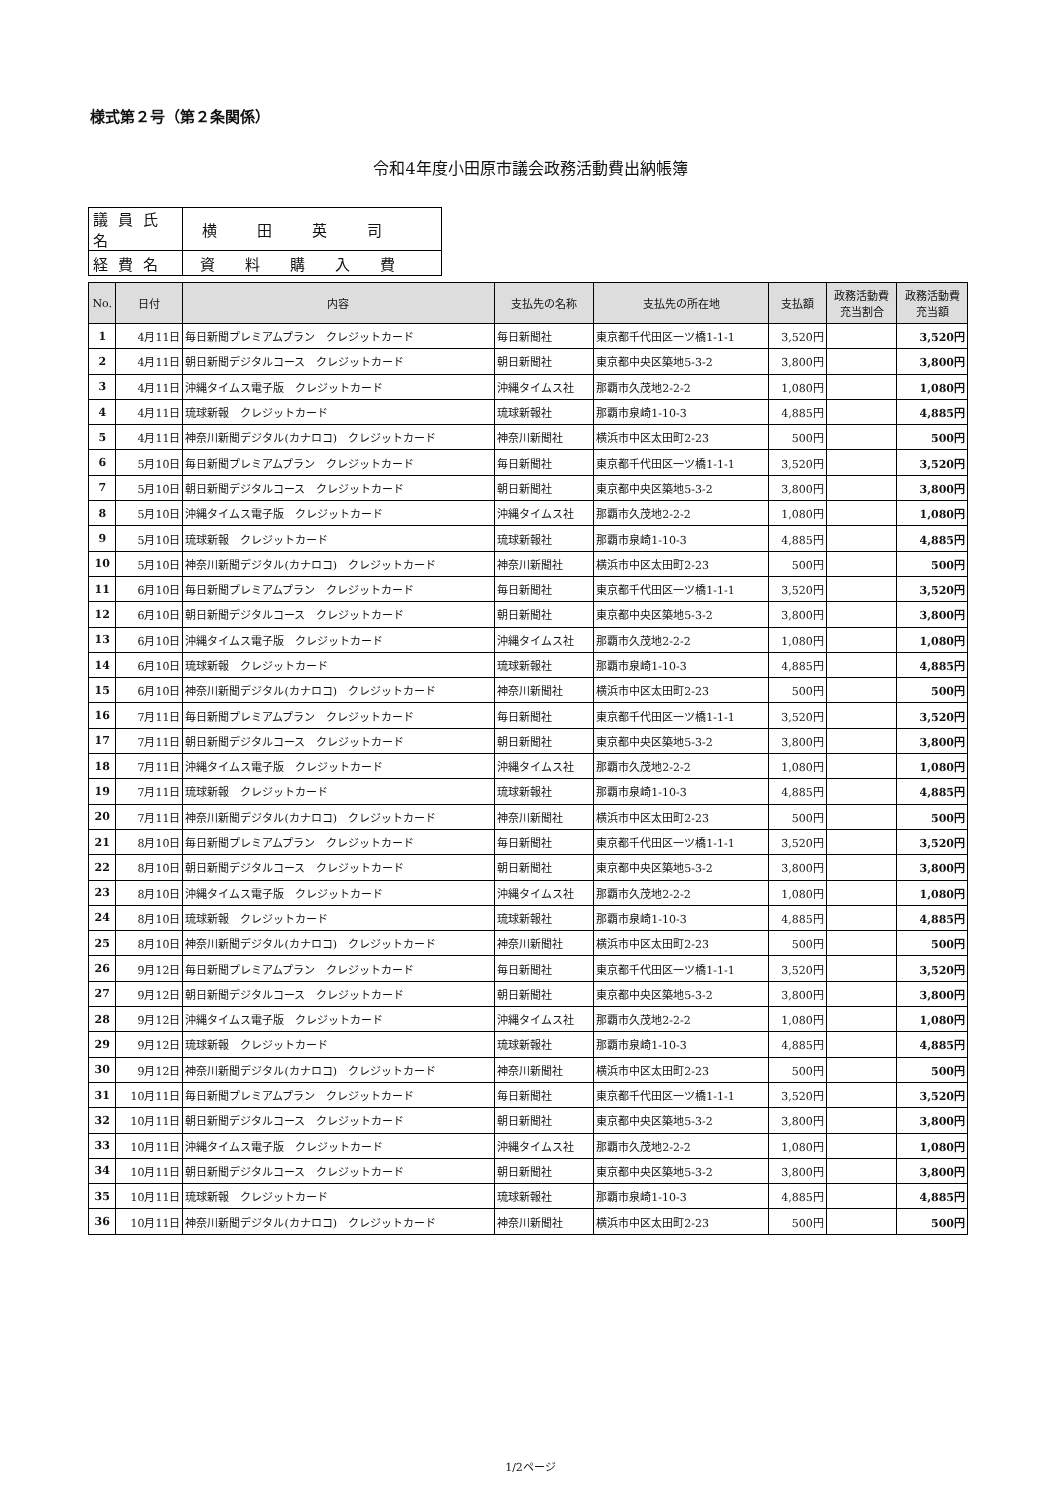様式第２号（第２条関係）
令和4年度小田原市議会政務活動費出納帳簿
| 議員氏名 | 横田英司 |
| 経費名 | 資料購入費 |
| No. | 日付 | 内容 | 支払先の名称 | 支払先の所在地 | 支払額 | 政務活動費 充当割合 | 政務活動費 充当額 |
| --- | --- | --- | --- | --- | --- | --- | --- |
| 1 | 4月11日 | 毎日新聞プレミアムプラン クレジットカード | 毎日新聞社 | 東京都千代田区一ツ橋1-1-1 | 3,520円 | | 3,520円 |
| 2 | 4月11日 | 朝日新聞デジタルコース クレジットカード | 朝日新聞社 | 東京都中央区築地5-3-2 | 3,800円 | | 3,800円 |
| 3 | 4月11日 | 沖縄タイムス電子版 クレジットカード | 沖縄タイムス社 | 那覇市久茂地2-2-2 | 1,080円 | | 1,080円 |
| 4 | 4月11日 | 琉球新報 クレジットカード | 琉球新報社 | 那覇市泉崎1-10-3 | 4,885円 | | 4,885円 |
| 5 | 4月11日 | 神奈川新聞デジタル(カナロコ) クレジットカード | 神奈川新聞社 | 横浜市中区太田町2-23 | 500円 | | 500円 |
| 6 | 5月10日 | 毎日新聞プレミアムプラン クレジットカード | 毎日新聞社 | 東京都千代田区一ツ橋1-1-1 | 3,520円 | | 3,520円 |
| 7 | 5月10日 | 朝日新聞デジタルコース クレジットカード | 朝日新聞社 | 東京都中央区築地5-3-2 | 3,800円 | | 3,800円 |
| 8 | 5月10日 | 沖縄タイムス電子版 クレジットカード | 沖縄タイムス社 | 那覇市久茂地2-2-2 | 1,080円 | | 1,080円 |
| 9 | 5月10日 | 琉球新報 クレジットカード | 琉球新報社 | 那覇市泉崎1-10-3 | 4,885円 | | 4,885円 |
| 10 | 5月10日 | 神奈川新聞デジタル(カナロコ) クレジットカード | 神奈川新聞社 | 横浜市中区太田町2-23 | 500円 | | 500円 |
| 11 | 6月10日 | 毎日新聞プレミアムプラン クレジットカード | 毎日新聞社 | 東京都千代田区一ツ橋1-1-1 | 3,520円 | | 3,520円 |
| 12 | 6月10日 | 朝日新聞デジタルコース クレジットカード | 朝日新聞社 | 東京都中央区築地5-3-2 | 3,800円 | | 3,800円 |
| 13 | 6月10日 | 沖縄タイムス電子版 クレジットカード | 沖縄タイムス社 | 那覇市久茂地2-2-2 | 1,080円 | | 1,080円 |
| 14 | 6月10日 | 琉球新報 クレジットカード | 琉球新報社 | 那覇市泉崎1-10-3 | 4,885円 | | 4,885円 |
| 15 | 6月10日 | 神奈川新聞デジタル(カナロコ) クレジットカード | 神奈川新聞社 | 横浜市中区太田町2-23 | 500円 | | 500円 |
| 16 | 7月11日 | 毎日新聞プレミアムプラン クレジットカード | 毎日新聞社 | 東京都千代田区一ツ橋1-1-1 | 3,520円 | | 3,520円 |
| 17 | 7月11日 | 朝日新聞デジタルコース クレジットカード | 朝日新聞社 | 東京都中央区築地5-3-2 | 3,800円 | | 3,800円 |
| 18 | 7月11日 | 沖縄タイムス電子版 クレジットカード | 沖縄タイムス社 | 那覇市久茂地2-2-2 | 1,080円 | | 1,080円 |
| 19 | 7月11日 | 琉球新報 クレジットカード | 琉球新報社 | 那覇市泉崎1-10-3 | 4,885円 | | 4,885円 |
| 20 | 7月11日 | 神奈川新聞デジタル(カナロコ) クレジットカード | 神奈川新聞社 | 横浜市中区太田町2-23 | 500円 | | 500円 |
| 21 | 8月10日 | 毎日新聞プレミアムプラン クレジットカード | 毎日新聞社 | 東京都千代田区一ツ橋1-1-1 | 3,520円 | | 3,520円 |
| 22 | 8月10日 | 朝日新聞デジタルコース クレジットカード | 朝日新聞社 | 東京都中央区築地5-3-2 | 3,800円 | | 3,800円 |
| 23 | 8月10日 | 沖縄タイムス電子版 クレジットカード | 沖縄タイムス社 | 那覇市久茂地2-2-2 | 1,080円 | | 1,080円 |
| 24 | 8月10日 | 琉球新報 クレジットカード | 琉球新報社 | 那覇市泉崎1-10-3 | 4,885円 | | 4,885円 |
| 25 | 8月10日 | 神奈川新聞デジタル(カナロコ) クレジットカード | 神奈川新聞社 | 横浜市中区太田町2-23 | 500円 | | 500円 |
| 26 | 9月12日 | 毎日新聞プレミアムプラン クレジットカード | 毎日新聞社 | 東京都千代田区一ツ橋1-1-1 | 3,520円 | | 3,520円 |
| 27 | 9月12日 | 朝日新聞デジタルコース クレジットカード | 朝日新聞社 | 東京都中央区築地5-3-2 | 3,800円 | | 3,800円 |
| 28 | 9月12日 | 沖縄タイムス電子版 クレジットカード | 沖縄タイムス社 | 那覇市久茂地2-2-2 | 1,080円 | | 1,080円 |
| 29 | 9月12日 | 琉球新報 クレジットカード | 琉球新報社 | 那覇市泉崎1-10-3 | 4,885円 | | 4,885円 |
| 30 | 9月12日 | 神奈川新聞デジタル(カナロコ) クレジットカード | 神奈川新聞社 | 横浜市中区太田町2-23 | 500円 | | 500円 |
| 31 | 10月11日 | 毎日新聞プレミアムプラン クレジットカード | 毎日新聞社 | 東京都千代田区一ツ橋1-1-1 | 3,520円 | | 3,520円 |
| 32 | 10月11日 | 朝日新聞デジタルコース クレジットカード | 朝日新聞社 | 東京都中央区築地5-3-2 | 3,800円 | | 3,800円 |
| 33 | 10月11日 | 沖縄タイムス電子版 クレジットカード | 沖縄タイムス社 | 那覇市久茂地2-2-2 | 1,080円 | | 1,080円 |
| 34 | 10月11日 | 朝日新聞デジタルコース クレジットカード | 朝日新聞社 | 東京都中央区築地5-3-2 | 3,800円 | | 3,800円 |
| 35 | 10月11日 | 琉球新報 クレジットカード | 琉球新報社 | 那覇市泉崎1-10-3 | 4,885円 | | 4,885円 |
| 36 | 10月11日 | 神奈川新聞デジタル(カナロコ) クレジットカード | 神奈川新聞社 | 横浜市中区太田町2-23 | 500円 | | 500円 |
1/2ページ